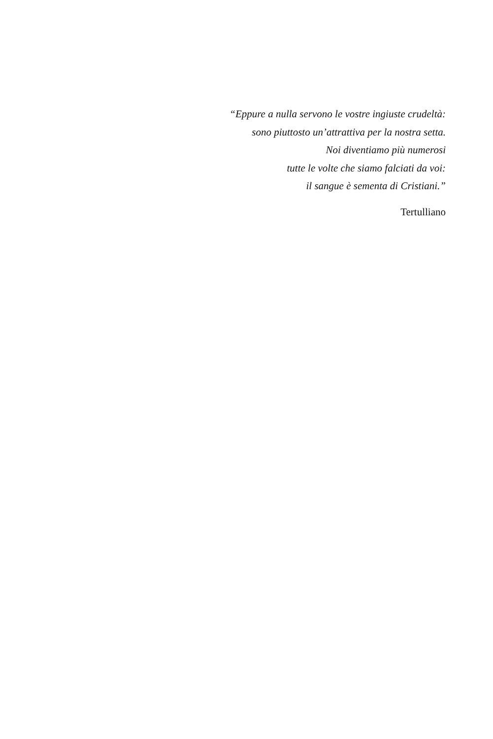“Eppure a nulla servono le vostre ingiuste crudeltà:
sono piuttosto un’attrattiva per la nostra setta.
Noi diventiamo più numerosi
tutte le volte che siamo falciati da voi:
il sangue è sementa di Cristiani.”
Tertulliano